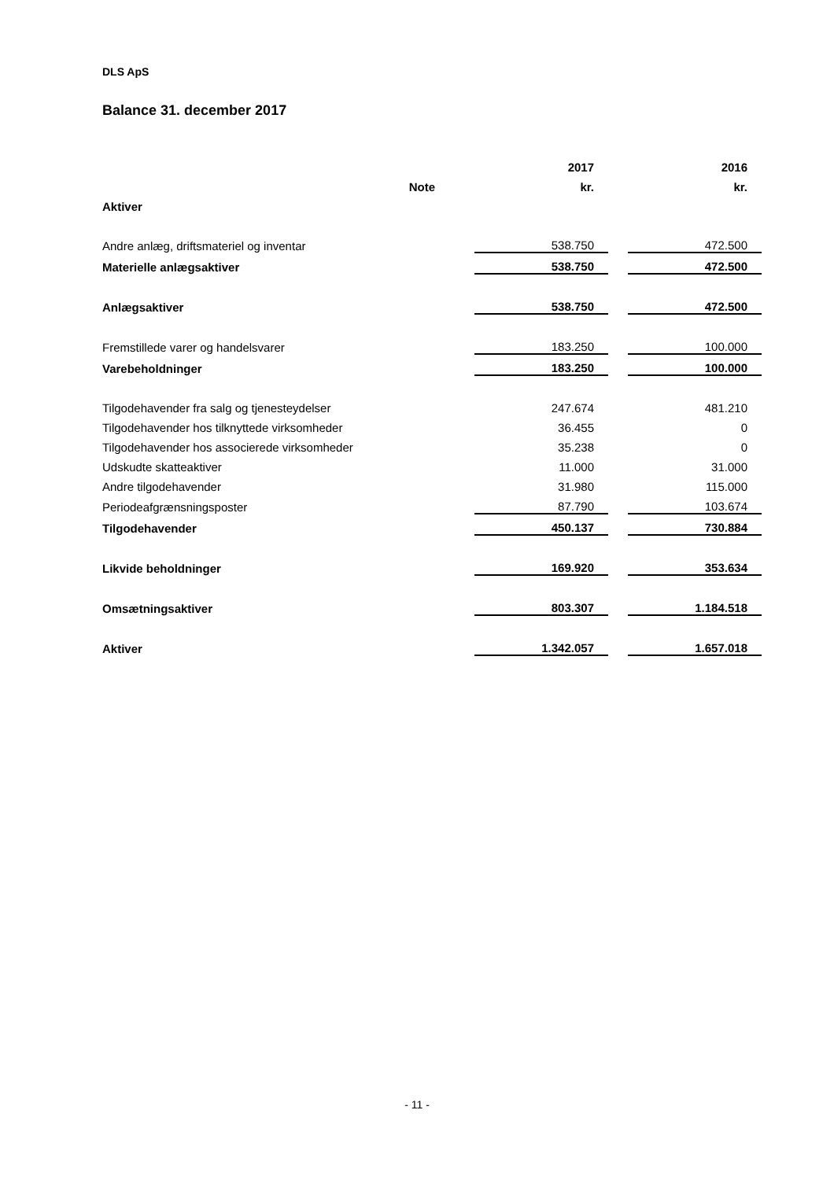DLS ApS
Balance 31. december 2017
| | | 2017 | | 2016 |
| | Note | kr. | | kr. |
| Aktiver | | | | |
| Andre anlæg, driftsmateriel og inventar | | 538.750 | | 472.500 |
| Materielle anlægsaktiver | | 538.750 | | 472.500 |
| Anlægsaktiver | | 538.750 | | 472.500 |
| Fremstillede varer og handelsvarer | | 183.250 | | 100.000 |
| Varebeholdninger | | 183.250 | | 100.000 |
| Tilgodehavender fra salg og tjenesteydelser | | 247.674 | | 481.210 |
| Tilgodehavender hos tilknyttede virksomheder | | 36.455 | | 0 |
| Tilgodehavender hos associerede virksomheder | | 35.238 | | 0 |
| Udskudte skatteaktiver | | 11.000 | | 31.000 |
| Andre tilgodehavender | | 31.980 | | 115.000 |
| Periodeafgrænsningsposter | | 87.790 | | 103.674 |
| Tilgodehavender | | 450.137 | | 730.884 |
| Likvide beholdninger | | 169.920 | | 353.634 |
| Omsætningsaktiver | | 803.307 | | 1.184.518 |
| Aktiver | | 1.342.057 | | 1.657.018 |
- 11 -